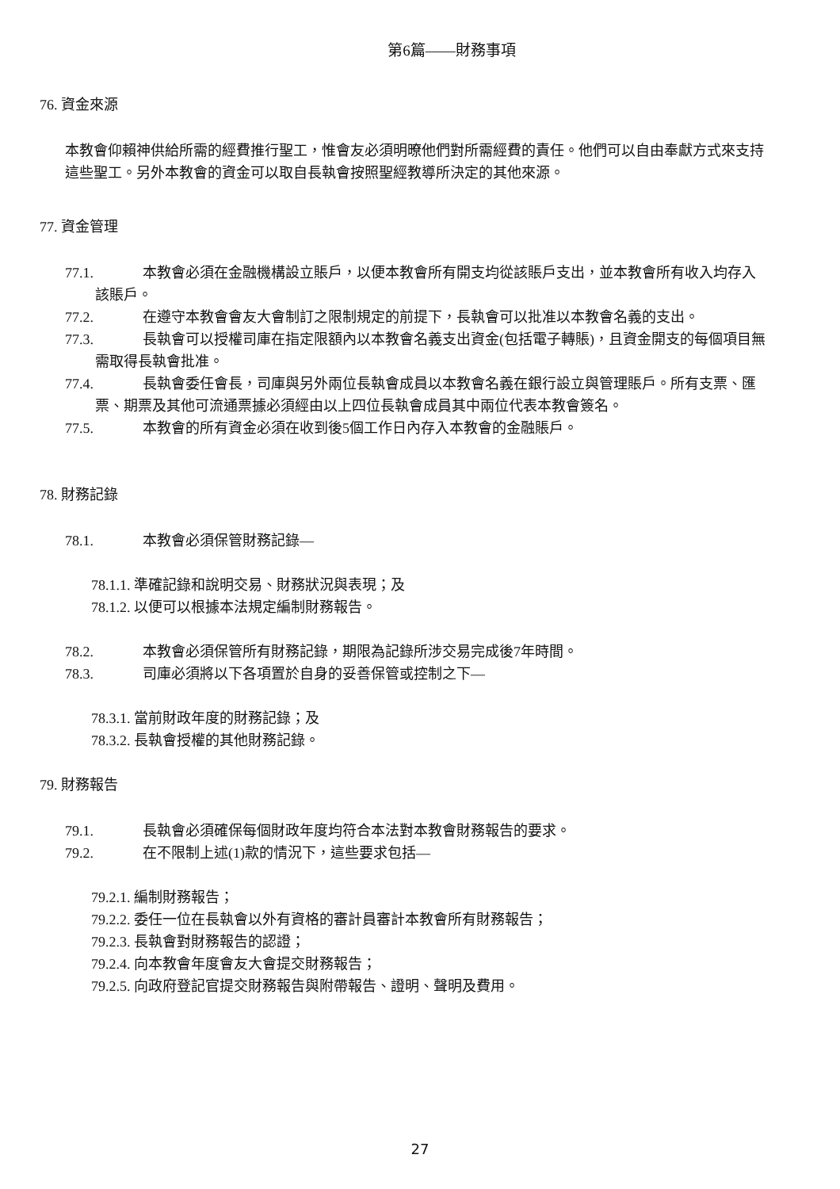第6篇——財務事項
76. 資金來源
本教會仰賴神供給所需的經費推行聖工，惟會友必須明暸他們對所需經費的責任。他們可以自由奉獻方式來支持這些聖工。另外本教會的資金可以取自長執會按照聖經教導所決定的其他來源。
77. 資金管理
77.1. 本教會必須在金融機構設立賬戶，以便本教會所有開支均從該賬戶支出，並本教會所有收入均存入該賬戶。
77.2. 在遵守本教會會友大會制訂之限制規定的前提下，長執會可以批准以本教會名義的支出。
77.3. 長執會可以授權司庫在指定限額內以本教會名義支出資金(包括電子轉賬)，且資金開支的每個項目無需取得長執會批准。
77.4. 長執會委任會長，司庫與另外兩位長執會成員以本教會名義在銀行設立與管理賬戶。所有支票、匯票、期票及其他可流通票據必須經由以上四位長執會成員其中兩位代表本教會簽名。
77.5. 本教會的所有資金必須在收到後5個工作日內存入本教會的金融賬戶。
78. 財務記錄
78.1. 本教會必須保管財務記錄—
78.1.1. 準確記錄和說明交易、財務狀況與表現；及
78.1.2. 以便可以根據本法規定編制財務報告。
78.2. 本教會必須保管所有財務記錄，期限為記錄所涉交易完成後7年時間。
78.3. 司庫必須將以下各項置於自身的妥善保管或控制之下—
78.3.1. 當前財政年度的財務記錄；及
78.3.2. 長執會授權的其他財務記錄。
79. 財務報告
79.1. 長執會必須確保每個財政年度均符合本法對本教會財務報告的要求。
79.2. 在不限制上述(1)款的情況下，這些要求包括—
79.2.1. 編制財務報告；
79.2.2. 委任一位在長執會以外有資格的審計員審計本教會所有財務報告；
79.2.3. 長執會對財務報告的認證；
79.2.4. 向本教會年度會友大會提交財務報告；
79.2.5. 向政府登記官提交財務報告與附帶報告、證明、聲明及費用。
27